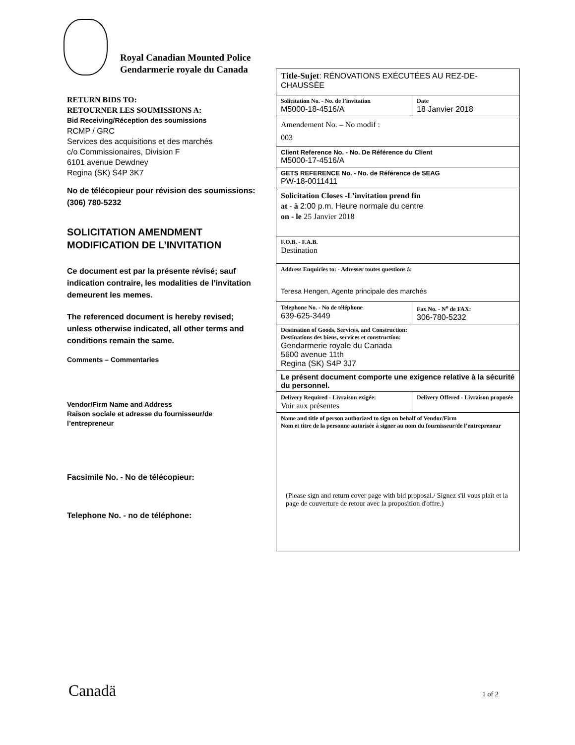Royal Canadian Mounted Police
Gendarmerie royale du Canada
RETURN BIDS TO:
RETOURNER LES SOUMISSIONS A:
Bid Receiving/Réception des soumissions
RCMP / GRC
Services des acquisitions et des marchés
c/o Commissionaires, Division F
6101 avenue Dewdney
Regina (SK) S4P 3K7
No de télécopieur pour révision des soumissions:
(306) 780-5232
SOLICITATION AMENDMENT
MODIFICATION DE L’INVITATION
Ce document est par la présente révisé; sauf indication contraire, les modalities de l’invitation demeurent les memes.
The referenced document is hereby revised; unless otherwise indicated, all other terms and conditions remain the same.
Comments – Commentaries
Vendor/Firm Name and Address
Raison sociale et adresse du fournisseur/de l’entrepreneur
Facsimile No. - No de télécopieur:
Telephone No. - no de téléphone:
| Title-Sujet : RÉNOVATIONS EXÉCUTÉES AU REZ-DE-CHAUSSÉE | |
| Solicitation No. - No. de l’invitation M5000-18-4516/A | Date 18 Janvier 2018 |
| Amendement No. – No modif : 003 | |
| Client Reference No. - No. De Référence du Client M5000-17-4516/A | |
| GETS REFERENCE No. - No. de Référence de SEAG PW-18-0011411 | |
| Solicitation Closes -L’invitation prend fin at - à 2:00 p.m. Heure normale du centre on - le 25 Janvier 2018 | |
| F.O.B. - F.A.B. Destination | |
| Address Enquiries to: - Adresser toutes questions à: Teresa Hengen, Agente principale des marchés | |
| Telephone No. - No de téléphone 639-625-3449 | Fax No. - N<sup>o</sup> de FAX: 306-780-5232 |
| Destination of Goods, Services, and Construction: Destinations des biens, services et construction: Gendarmerie royale du Canada 5600 avenue 11th Regina (SK) S4P 3J7 | |
| Le présent document comporte une exigence relative à la sécurité du personnel. | |
| Delivery Required - Livraison exigée: Voir aux présentes | Delivery Offered - Livraison proposée |
| Name and title of person authorized to sign on behalf of Vendor/Firm Nom et titre de la personne autorisée à signer au nom du fournisseur/de l’entrepreneur (Please sign and return cover page with bid proposal./ Signez s'il vous plaît et la page de couverture de retour avec la proposition d'offre.) | |
Canadä 1 of 2